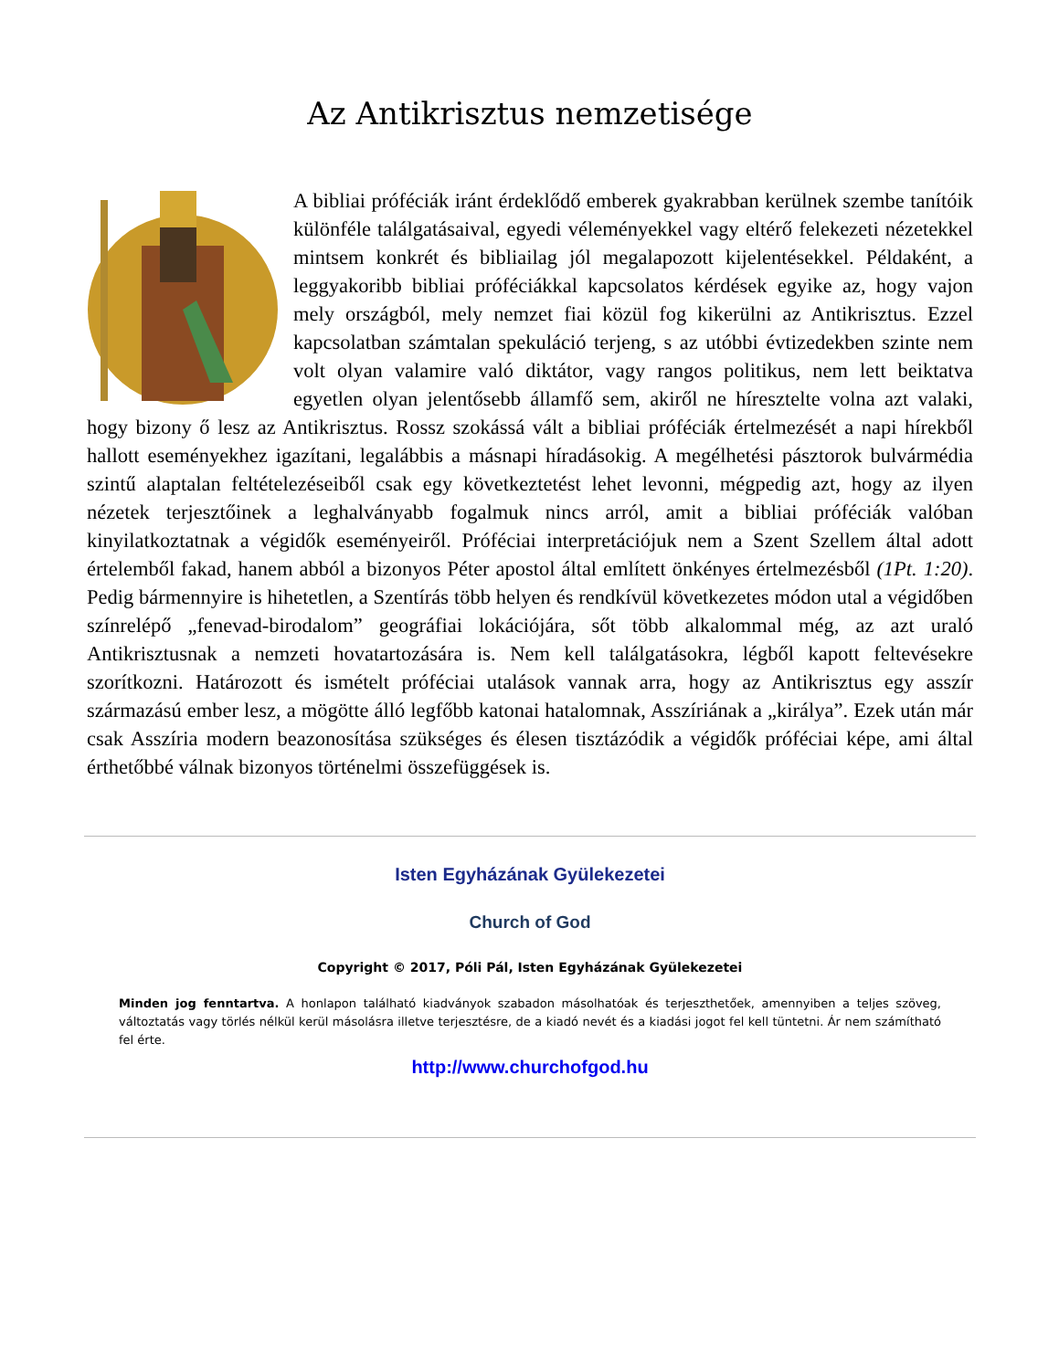Az Antikrisztus nemzetisége
A bibliai próféciák iránt érdeklődő emberek gyakrabban kerülnek szembe tanítóik különféle találgatásaival, egyedi véleményekkel vagy eltérő felekezeti nézetekkel mintsem konkrét és bibliailag jól megalapozott kijelentésekkel. Példaként, a leggyakoribb bibliai próféciákkal kapcsolatos kérdések egyike az, hogy vajon mely országból, mely nemzet fiai közül fog kikerülni az Antikrisztus. Ezzel kapcsolatban számtalan spekuláció terjeng, s az utóbbi évtizedekben szinte nem volt olyan valamire való diktátor, vagy rangos politikus, nem lett beiktatva egyetlen olyan jelentősebb államfő sem, akiről ne híresztelte volna azt valaki, hogy bizony ő lesz az Antikrisztus. Rossz szokássá vált a bibliai próféciák értelmezését a napi hírekből hallott eseményekhez igazítani, legalábbis a másnapi híradásokig. A megélhetési pásztorok bulvármédia szintű alaptalan feltételezéseiből csak egy következtetést lehet levonni, mégpedig azt, hogy az ilyen nézetek terjesztőinek a leghalványabb fogalmuk nincs arról, amit a bibliai próféciák valóban kinyilatkoztatnak a végidők eseményeiről. Próféciai interpretációjuk nem a Szent Szellem által adott értelemből fakad, hanem abból a bizonyos Péter apostol által említett önkényes értelmezésből (1Pt. 1:20). Pedig bármennyire is hihetetlen, a Szentírás több helyen és rendkívül következetes módon utal a végidőben színrelépő „fenevad-birodalom” geográfiai lokációjára, sőt több alkalommal még, az azt uraló Antikrisztusnak a nemzeti hovatartozására is. Nem kell találgatásokra, légből kapott feltevésekre szorítkozni. Határozott és ismételt próféciai utalások vannak arra, hogy az Antikrisztus egy asszír származású ember lesz, a mögötte álló legfőbb katonai hatalomnak, Asszíriának a „királya”. Ezek után már csak Asszíria modern beazonosítása szükséges és élesen tisztázódik a végidők próféciai képe, ami által érthetőbbé válnak bizonyos történelmi összefüggések is.
Isten Egyházának Gyülekezetei
Church of God
Copyright © 2017, Póli Pál, Isten Egyházának Gyülekezetei
Minden jog fenntartva. A honlapon található kiadványok szabadon másolhatóak és terjeszthetőek, amennyiben a teljes szöveg, változtatás vagy törlés nélkül kerül másolásra illetve terjesztésre, de a kiadó nevét és a kiadási jogot fel kell tüntetni. Ár nem számítható fel érte.
http://www.churchofgod.hu